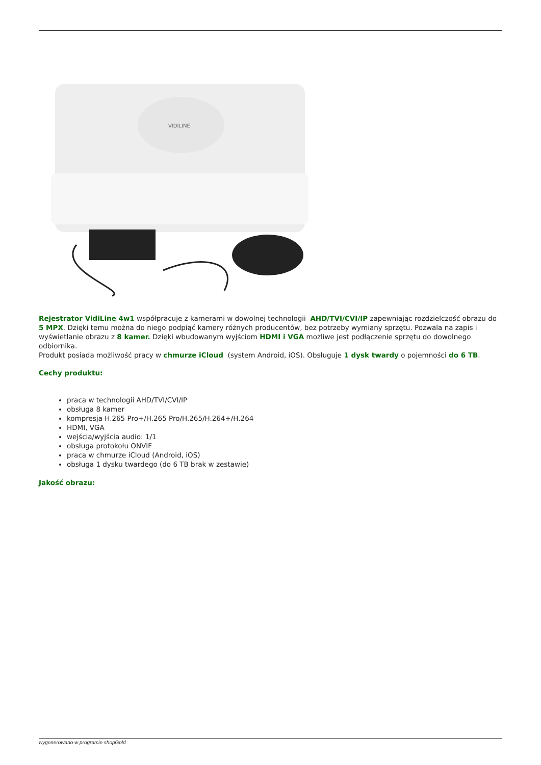VIDILINE
Rejestrator VidiLine 4w1 współpracuje z kamerami w dowolnej technologii AHD/TVI/CVI/IP zapewniając rozdzielczość obrazu do 5 MPX. Dzięki temu można do niego podpiąć kamery różnych producentów, bez potrzeby wymiany sprzętu. Pozwala na zapis i wyświetlanie obrazu z 8 kamer. Dzięki wbudowanym wyjściom HDMI i VGA możliwe jest podłączenie sprzętu do dowolnego odbiornika.
Produkt posiada możliwość pracy w chmurze iCloud (system Android, iOS). Obsługuje 1 dysk twardy o pojemności do 6 TB.
Cechy produktu:
praca w technologii AHD/TVI/CVI/IP
obsługa 8 kamer
kompresja H.265 Pro+/H.265 Pro/H.265/H.264+/H.264
HDMI, VGA
wejścia/wyjścia audio: 1/1
obsługa protokołu ONVIF
praca w chmurze iCloud (Android, iOS)
obsługa 1 dysku twardego (do 6 TB brak w zestawie)
Jakość obrazu:
wygenerowano w programie shopGold